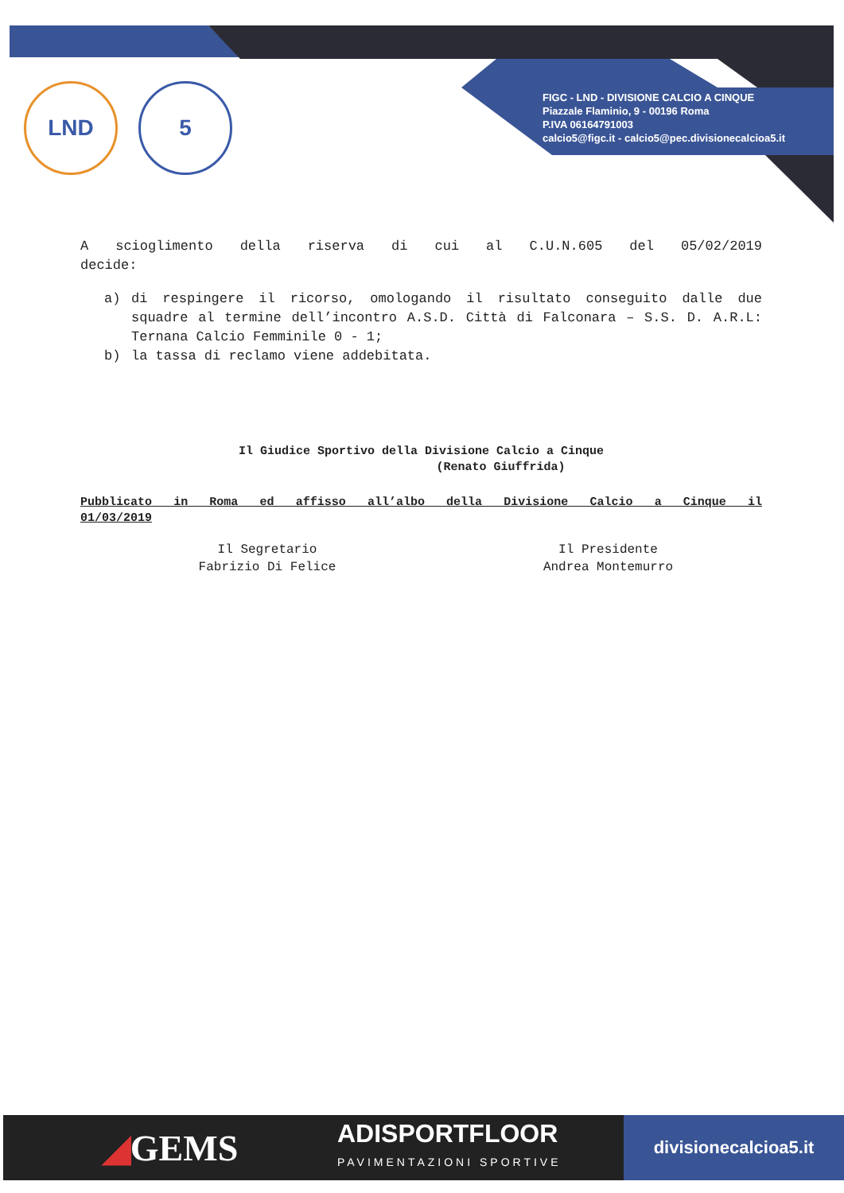LND 5
FIGC - LND - DIVISIONE CALCIO A CINQUE
Piazzale Flaminio, 9 - 00196 Roma
P.IVA 06164791003
calcio5@figc.it - calcio5@pec.divisionecalcioa5.it
A scioglimento della riserva di cui al C.U.N.605 del 05/02/2019
decide:
a) di respingere il ricorso, omologando il risultato conseguito dalle due squadre al termine dell’incontro A.S.D. Città di Falconara – S.S. D. A.R.L: Ternana Calcio Femminile 0 - 1;
b) la tassa di reclamo viene addebitata.
Il Giudice Sportivo della Divisione Calcio a Cinque
(Renato Giuffrida)
Pubblicato in Roma ed affisso all’albo della Divisione Calcio a Cinque il
01/03/2019
Il Segretario
Fabrizio Di Felice
Il Presidente
Andrea Montemurro
◢GEMS
ADISPORTFLOOR
PAVIMENTAZIONI SPORTIVE
divisionecalcioa5.it